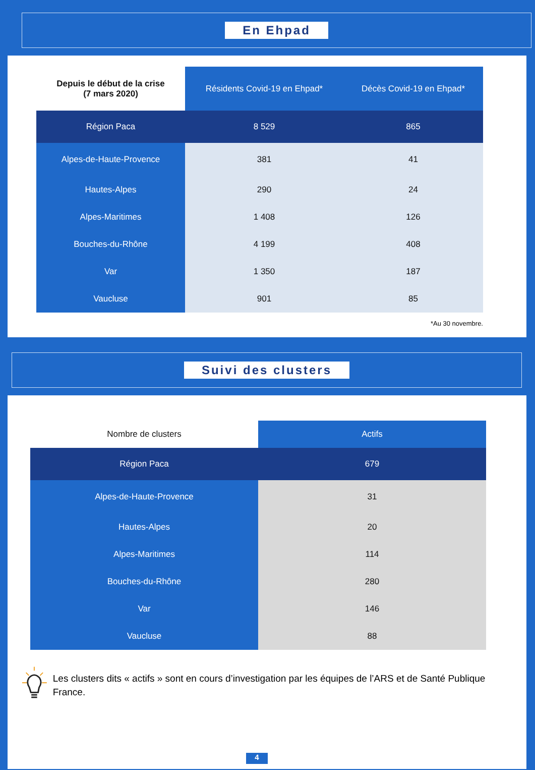En Ehpad
| Depuis le début de la crise (7 mars 2020) | Résidents Covid-19 en Ehpad* | Décès Covid-19 en Ehpad* |
| --- | --- | --- |
| Région Paca | 8 529 | 865 |
| Alpes-de-Haute-Provence | 381 | 41 |
| Hautes-Alpes | 290 | 24 |
| Alpes-Maritimes | 1 408 | 126 |
| Bouches-du-Rhône | 4 199 | 408 |
| Var | 1 350 | 187 |
| Vaucluse | 901 | 85 |
*Au 30 novembre.
Suivi des clusters
| Nombre de clusters | Actifs |
| Région Paca | 679 |
| Alpes-de-Haute-Provence | 31 |
| Hautes-Alpes | 20 |
| Alpes-Maritimes | 114 |
| Bouches-du-Rhône | 280 |
| Var | 146 |
| Vaucluse | 88 |
Les clusters dits « actifs » sont en cours d’investigation par les équipes de l’ARS et de Santé Publique France.
4